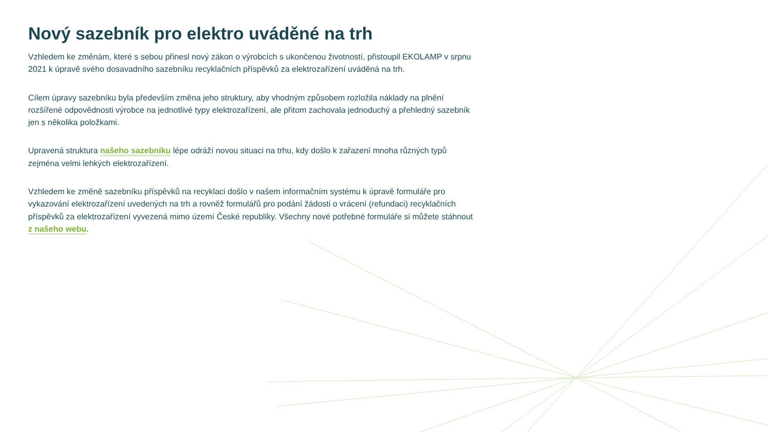Nový sazebník pro elektro uváděné na trh
Vzhledem ke změnám, které s sebou přinesl nový zákon o výrobcích s ukončenou životností, přistoupil EKOLAMP v srpnu 2021 k úpravě svého dosavadního sazebníku recyklačních příspěvků za elektrozařízení uváděná na trh.
Cílem úpravy sazebníku byla především změna jeho struktury, aby vhodným způsobem rozložila náklady na plnění rozšířené odpovědnosti výrobce na jednotlivé typy elektrozařízení, ale přitom zachovala jednoduchý a přehledný sazebník jen s několika položkami.
Upravená struktura našeho sazebníku lépe odráží novou situaci na trhu, kdy došlo k zařazení mnoha různých typů zejména velmi lehkých elektrozařízení.
Vzhledem ke změně sazebníku příspěvků na recyklaci došlo v našem informačním systému k úpravě formuláře pro vykazování elektrozařízení uvedených na trh a rovněž formulářů pro podání žádosti o vrácení (refundaci) recyklačních příspěvků za elektrozařízení vyvezená mimo území České republiky. Všechny nové potřebné formuláře si můžete stáhnout z našeho webu.